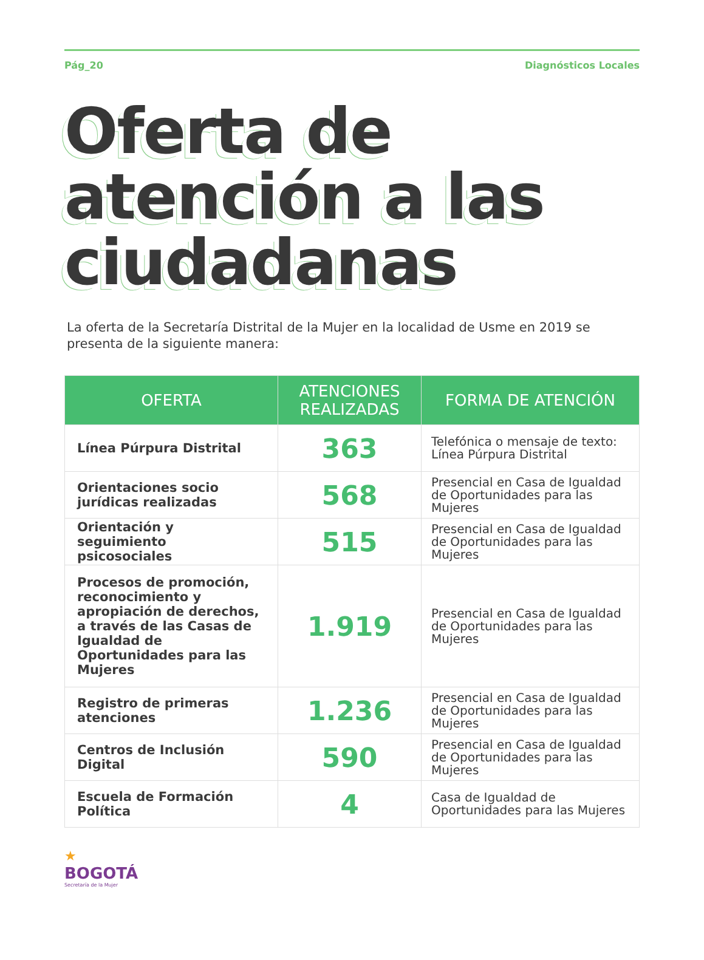Pág_20 Diagnósticos Locales
Oferta de atención a las ciudadanas
La oferta de la Secretaría Distrital de la Mujer en la localidad de Usme en 2019 se presenta de la siguiente manera:
| OFERTA | ATENCIONES REALIZADAS | FORMA DE ATENCIÓN |
| --- | --- | --- |
| Línea Púrpura Distrital | 363 | Telefónica o mensaje de texto: Línea Púrpura Distrital |
| Orientaciones socio jurídicas realizadas | 568 | Presencial en Casa de Igualdad de Oportunidades para las Mujeres |
| Orientación y seguimiento psicosociales | 515 | Presencial en Casa de Igualdad de Oportunidades para las Mujeres |
| Procesos de promoción, reconocimiento y apropiación de derechos, a través de las Casas de Igualdad de Oportunidades para las Mujeres | 1.919 | Presencial en Casa de Igualdad de Oportunidades para las Mujeres |
| Registro de primeras atenciones | 1.236 | Presencial en Casa de Igualdad de Oportunidades para las Mujeres |
| Centros de Inclusión Digital | 590 | Presencial en Casa de Igualdad de Oportunidades para las Mujeres |
| Escuela de Formación Política | 4 | Casa de Igualdad de Oportunidades para las Mujeres |
★
BOGOTÁ
Secretaría de la Mujer